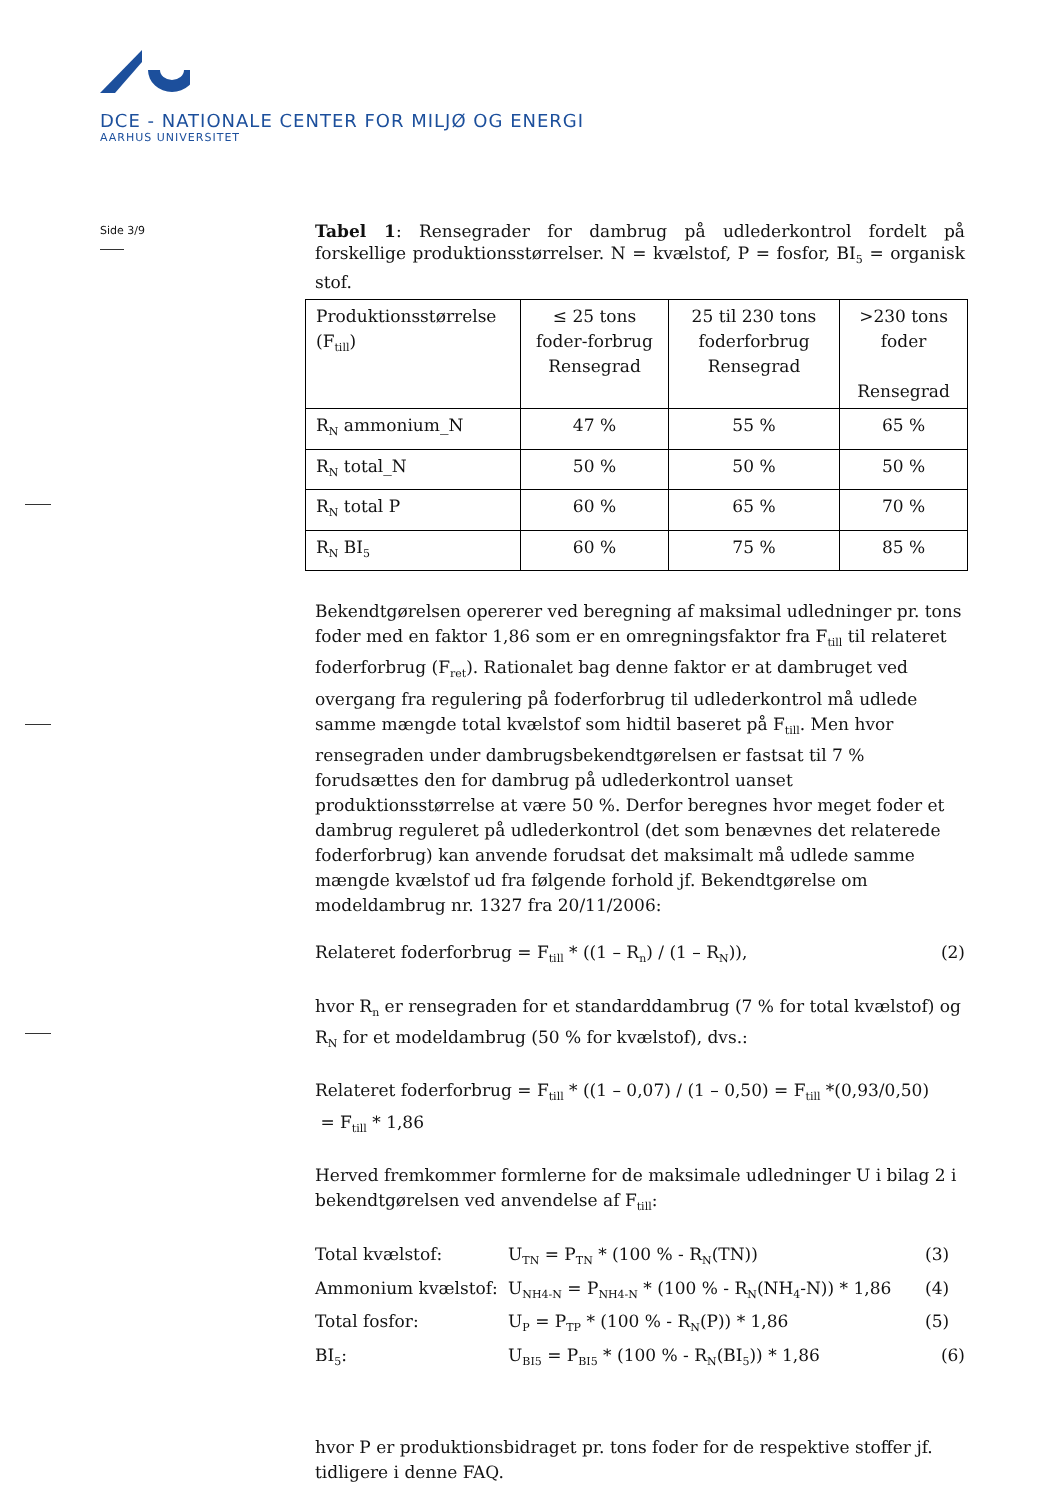DCE - NATIONALE CENTER FOR MILJØ OG ENERGI
AARHUS UNIVERSITET
Side 3/9
Tabel 1: Rensegrader for dambrug på udlederkontrol fordelt på forskellige produktionsstørrelser. N = kvælstof, P = fosfor, BI<sub>5</sub> = organisk stof.
| Produktionsstørrelse (F<sub>till</sub>) | ≤ 25 tons foder-forbrug Rensegrad | 25 til 230 tons foderforbrug Rensegrad | >230 tons foder Rensegrad |
| R<sub>N</sub> ammonium_N | 47 % | 55 % | 65 % |
| R<sub>N</sub> total_N | 50 % | 50 % | 50 % |
| R<sub>N</sub> total P | 60 % | 65 % | 70 % |
| R<sub>N</sub> BI<sub>5</sub> | 60 % | 75 % | 85 % |
Bekendtgørelsen opererer ved beregning af maksimal udledninger pr. tons foder med en faktor 1,86 som er en omregningsfaktor fra F<sub>till</sub> til relateret foderforbrug (F<sub>ret</sub>). Rationalet bag denne faktor er at dambruget ved overgang fra regulering på foderforbrug til udlederkontrol må udlede samme mængde total kvælstof som hidtil baseret på F<sub>till</sub>. Men hvor rensegraden under dambrugsbekendtgørelsen er fastsat til 7 % forudsættes den for dambrug på udlederkontrol uanset produktionsstørrelse at være 50 %. Derfor beregnes hvor meget foder et dambrug reguleret på udlederkontrol (det som benævnes det relaterede foderforbrug) kan anvende forudsat det maksimalt må udlede samme mængde kvælstof ud fra følgende forhold jf. Bekendtgørelse om modeldambrug nr. 1327 fra 20/11/2006:
Relateret foderforbrug = F<sub>till</sub> * ((1 – R<sub>n</sub>) / (1 – R<sub>N</sub>)), (2)
hvor R<sub>n</sub> er rensegraden for et standarddambrug (7 % for total kvælstof) og R<sub>N</sub> for et modeldambrug (50 % for kvælstof), dvs.:
Relateret foderforbrug = F<sub>till</sub> * ((1 – 0,07) / (1 – 0,50) = F<sub>till</sub> *(0,93/0,50)
= F<sub>till</sub> * 1,86
Herved fremkommer formlerne for de maksimale udledninger U i bilag 2 i bekendtgørelsen ved anvendelse af F<sub>till</sub>:
Total kvælstof: U<sub>TN</sub> = P<sub>TN</sub> * (100 % - R<sub>N</sub>(TN)) (3) Ammonium kvælstof: U<sub>NH4-N</sub> = P<sub>NH4-N</sub> * (100 % - R<sub>N</sub>(NH<sub>4</sub>-N)) * 1,86 (4) Total fosfor: U<sub>P</sub> = P<sub>TP</sub> * (100 % - R<sub>N</sub>(P)) * 1,86 (5) BI<sub>5</sub>: U<sub>BI5</sub> = P<sub>BI5</sub> * (100 % - R<sub>N</sub>(BI<sub>5</sub>)) * 1,86 (6)
hvor P er produktionsbidraget pr. tons foder for de respektive stoffer jf. tidligere i denne FAQ.